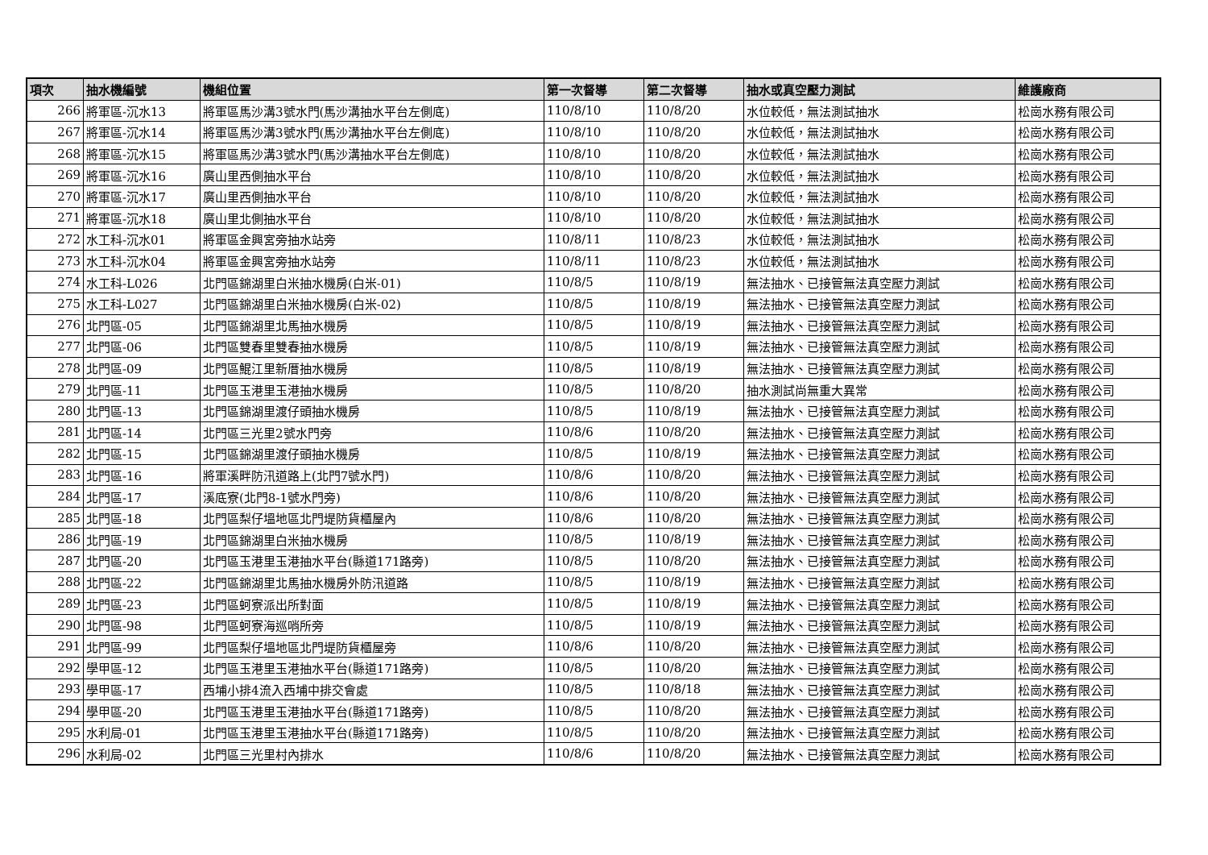| 項次 | 抽水機編號 | 機組位置 | 第一次督導 | 第二次督導 | 抽水或真空壓力測試 | 維護廠商 |
| --- | --- | --- | --- | --- | --- | --- |
| 266 | 將軍區-沉水13 | 將軍區馬沙溝3號水門(馬沙溝抽水平台左側底) | 110/8/10 | 110/8/20 | 水位較低，無法測試抽水 | 松崗水務有限公司 |
| 267 | 將軍區-沉水14 | 將軍區馬沙溝3號水門(馬沙溝抽水平台左側底) | 110/8/10 | 110/8/20 | 水位較低，無法測試抽水 | 松崗水務有限公司 |
| 268 | 將軍區-沉水15 | 將軍區馬沙溝3號水門(馬沙溝抽水平台左側底) | 110/8/10 | 110/8/20 | 水位較低，無法測試抽水 | 松崗水務有限公司 |
| 269 | 將軍區-沉水16 | 廣山里西側抽水平台 | 110/8/10 | 110/8/20 | 水位較低，無法測試抽水 | 松崗水務有限公司 |
| 270 | 將軍區-沉水17 | 廣山里西側抽水平台 | 110/8/10 | 110/8/20 | 水位較低，無法測試抽水 | 松崗水務有限公司 |
| 271 | 將軍區-沉水18 | 廣山里北側抽水平台 | 110/8/10 | 110/8/20 | 水位較低，無法測試抽水 | 松崗水務有限公司 |
| 272 | 水工科-沉水01 | 將軍區金興宮旁抽水站旁 | 110/8/11 | 110/8/23 | 水位較低，無法測試抽水 | 松崗水務有限公司 |
| 273 | 水工科-沉水04 | 將軍區金興宮旁抽水站旁 | 110/8/11 | 110/8/23 | 水位較低，無法測試抽水 | 松崗水務有限公司 |
| 274 | 水工科-L026 | 北門區錦湖里白米抽水機房(白米-01) | 110/8/5 | 110/8/19 | 無法抽水、已接管無法真空壓力測試 | 松崗水務有限公司 |
| 275 | 水工科-L027 | 北門區錦湖里白米抽水機房(白米-02) | 110/8/5 | 110/8/19 | 無法抽水、已接管無法真空壓力測試 | 松崗水務有限公司 |
| 276 | 北門區-05 | 北門區錦湖里北馬抽水機房 | 110/8/5 | 110/8/19 | 無法抽水、已接管無法真空壓力測試 | 松崗水務有限公司 |
| 277 | 北門區-06 | 北門區雙春里雙春抽水機房 | 110/8/5 | 110/8/19 | 無法抽水、已接管無法真空壓力測試 | 松崗水務有限公司 |
| 278 | 北門區-09 | 北門區鯤江里新厝抽水機房 | 110/8/5 | 110/8/19 | 無法抽水、已接管無法真空壓力測試 | 松崗水務有限公司 |
| 279 | 北門區-11 | 北門區玉港里玉港抽水機房 | 110/8/5 | 110/8/20 | 抽水測試尚無重大異常 | 松崗水務有限公司 |
| 280 | 北門區-13 | 北門區錦湖里渡仔頭抽水機房 | 110/8/5 | 110/8/19 | 無法抽水、已接管無法真空壓力測試 | 松崗水務有限公司 |
| 281 | 北門區-14 | 北門區三光里2號水門旁 | 110/8/6 | 110/8/20 | 無法抽水、已接管無法真空壓力測試 | 松崗水務有限公司 |
| 282 | 北門區-15 | 北門區錦湖里渡仔頭抽水機房 | 110/8/5 | 110/8/19 | 無法抽水、已接管無法真空壓力測試 | 松崗水務有限公司 |
| 283 | 北門區-16 | 將軍溪畔防汛道路上(北門7號水門) | 110/8/6 | 110/8/20 | 無法抽水、已接管無法真空壓力測試 | 松崗水務有限公司 |
| 284 | 北門區-17 | 溪底寮(北門8-1號水門旁) | 110/8/6 | 110/8/20 | 無法抽水、已接管無法真空壓力測試 | 松崗水務有限公司 |
| 285 | 北門區-18 | 北門區梨仔塭地區北門堤防貨櫃屋內 | 110/8/6 | 110/8/20 | 無法抽水、已接管無法真空壓力測試 | 松崗水務有限公司 |
| 286 | 北門區-19 | 北門區錦湖里白米抽水機房 | 110/8/5 | 110/8/19 | 無法抽水、已接管無法真空壓力測試 | 松崗水務有限公司 |
| 287 | 北門區-20 | 北門區玉港里玉港抽水平台(縣道171路旁) | 110/8/5 | 110/8/20 | 無法抽水、已接管無法真空壓力測試 | 松崗水務有限公司 |
| 288 | 北門區-22 | 北門區錦湖里北馬抽水機房外防汛道路 | 110/8/5 | 110/8/19 | 無法抽水、已接管無法真空壓力測試 | 松崗水務有限公司 |
| 289 | 北門區-23 | 北門區蚵寮派出所對面 | 110/8/5 | 110/8/19 | 無法抽水、已接管無法真空壓力測試 | 松崗水務有限公司 |
| 290 | 北門區-98 | 北門區蚵寮海巡哨所旁 | 110/8/5 | 110/8/19 | 無法抽水、已接管無法真空壓力測試 | 松崗水務有限公司 |
| 291 | 北門區-99 | 北門區梨仔塭地區北門堤防貨櫃屋旁 | 110/8/6 | 110/8/20 | 無法抽水、已接管無法真空壓力測試 | 松崗水務有限公司 |
| 292 | 學甲區-12 | 北門區玉港里玉港抽水平台(縣道171路旁) | 110/8/5 | 110/8/20 | 無法抽水、已接管無法真空壓力測試 | 松崗水務有限公司 |
| 293 | 學甲區-17 | 西埔小排4流入西埔中排交會處 | 110/8/5 | 110/8/18 | 無法抽水、已接管無法真空壓力測試 | 松崗水務有限公司 |
| 294 | 學甲區-20 | 北門區玉港里玉港抽水平台(縣道171路旁) | 110/8/5 | 110/8/20 | 無法抽水、已接管無法真空壓力測試 | 松崗水務有限公司 |
| 295 | 水利局-01 | 北門區玉港里玉港抽水平台(縣道171路旁) | 110/8/5 | 110/8/20 | 無法抽水、已接管無法真空壓力測試 | 松崗水務有限公司 |
| 296 | 水利局-02 | 北門區三光里村內排水 | 110/8/6 | 110/8/20 | 無法抽水、已接管無法真空壓力測試 | 松崗水務有限公司 |